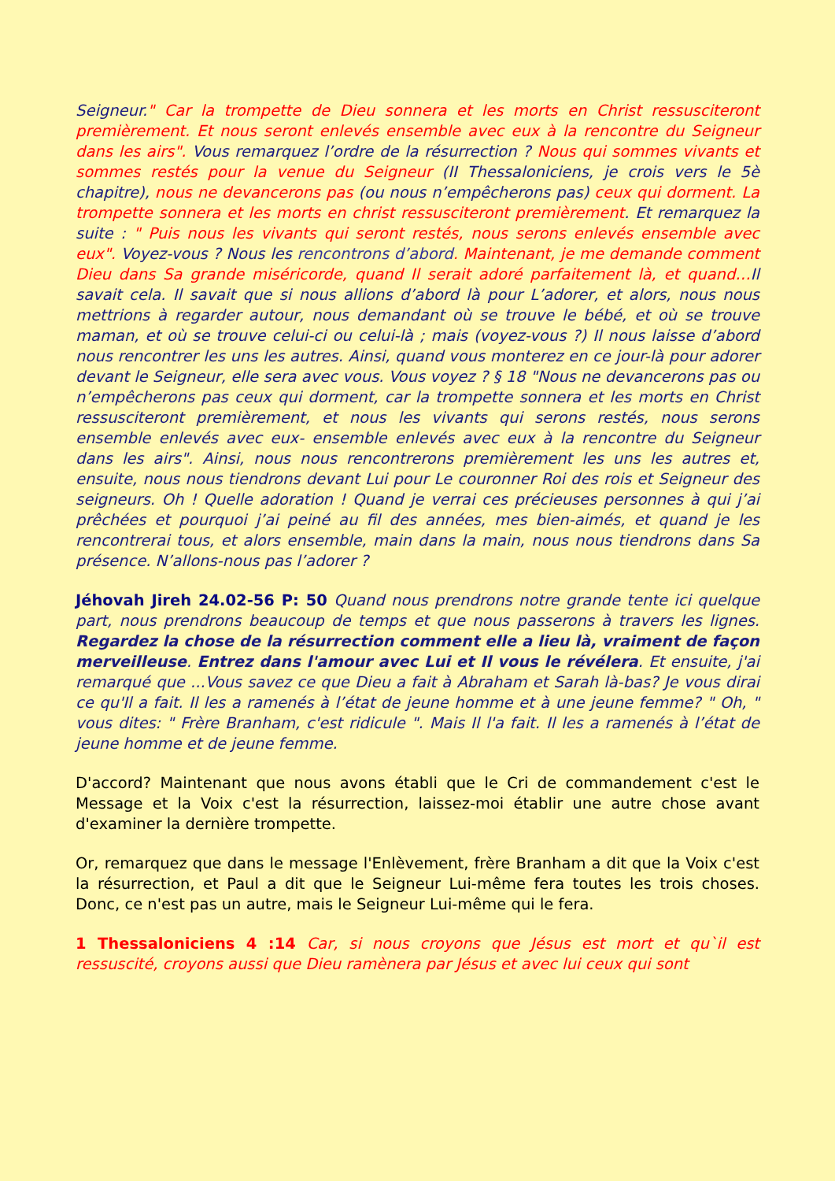Seigneur." Car la trompette de Dieu sonnera et les morts en Christ ressusciteront premièrement. Et nous seront enlevés ensemble avec eux à la rencontre du Seigneur dans les airs". Vous remarquez l’ordre de la résurrection ? Nous qui sommes vivants et sommes restés pour la venue du Seigneur (II Thessaloniciens, je crois vers le 5è chapitre), nous ne devancerons pas (ou nous n’empêcherons pas) ceux qui dorment. La trompette sonnera et les morts en christ ressusciteront premièrement. Et remarquez la suite : " Puis nous les vivants qui seront restés, nous serons enlevés ensemble avec eux". Voyez-vous ? Nous les rencontrons d’abord. Maintenant, je me demande comment Dieu dans Sa grande miséricorde, quand Il serait adoré parfaitement là, et quand…Il savait cela. Il savait que si nous allions d’abord là pour L’adorer, et alors, nous nous mettrions à regarder autour, nous demandant où se trouve le bébé, et où se trouve maman, et où se trouve celui-ci ou celui-là ; mais (voyez-vous ?) Il nous laisse d’abord nous rencontrer les uns les autres. Ainsi, quand vous monterez en ce jour-là pour adorer devant le Seigneur, elle sera avec vous. Vous voyez ? § 18 "Nous ne devancerons pas ou n’empêcherons pas ceux qui dorment, car la trompette sonnera et les morts en Christ ressusciteront premièrement, et nous les vivants qui serons restés, nous serons ensemble enlevés avec eux- ensemble enlevés avec eux à la rencontre du Seigneur dans les airs". Ainsi, nous nous rencontrerons premièrement les uns les autres et, ensuite, nous nous tiendrons devant Lui pour Le couronner Roi des rois et Seigneur des seigneurs. Oh ! Quelle adoration ! Quand je verrai ces précieuses personnes à qui j’ai prêchées et pourquoi j’ai peiné au fil des années, mes bien-aimés, et quand je les rencontrerai tous, et alors ensemble, main dans la main, nous nous tiendrons dans Sa présence. N’allons-nous pas l’adorer ?
Jéhovah Jireh 24.02-56 P: 50 Quand nous prendrons notre grande tente ici quelque part, nous prendrons beaucoup de temps et que nous passerons à travers les lignes. Regardez la chose de la résurrection comment elle a lieu là, vraiment de façon merveilleuse. Entrez dans l'amour avec Lui et Il vous le révélera. Et ensuite, j'ai remarqué que ...Vous savez ce que Dieu a fait à Abraham et Sarah là-bas? Je vous dirai ce qu'Il a fait. Il les a ramenés à l’état de jeune homme et à une jeune femme? " Oh, " vous dites: " Frère Branham, c'est ridicule ". Mais Il l'a fait. Il les a ramenés à l’état de jeune homme et de jeune femme.
D'accord? Maintenant que nous avons établi que le Cri de commandement c'est le Message et la Voix c'est la résurrection, laissez-moi établir une autre chose avant d'examiner la dernière trompette.
Or, remarquez que dans le message l'Enlèvement, frère Branham a dit que la Voix c'est la résurrection, et Paul a dit que le Seigneur Lui-même fera toutes les trois choses. Donc, ce n'est pas un autre, mais le Seigneur Lui-même qui le fera.
1 Thessaloniciens 4 :14 Car, si nous croyons que Jésus est mort et qu`il est ressuscité, croyons aussi que Dieu ramènera par Jésus et avec lui ceux qui sont